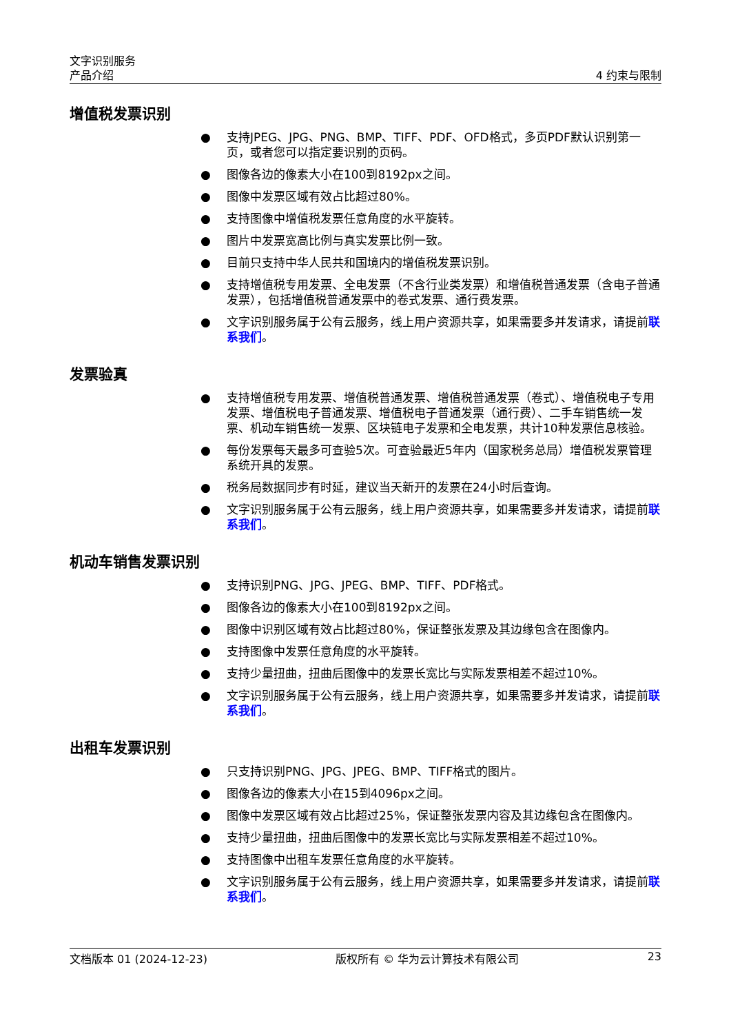文字识别服务
产品介绍 4 约束与限制
增值税发票识别
● 支持JPEG、JPG、PNG、BMP、TIFF、PDF、OFD格式，多页PDF默认识别第一页，或者您可以指定要识别的页码。
● 图像各边的像素大小在100到8192px之间。
● 图像中发票区域有效占比超过80%。
● 支持图像中增值税发票任意角度的水平旋转。
● 图片中发票宽高比例与真实发票比例一致。
● 目前只支持中华人民共和国境内的增值税发票识别。
● 支持增值税专用发票、全电发票（不含行业类发票）和增值税普通发票（含电子普通发票），包括增值税普通发票中的卷式发票、通行费发票。
● 文字识别服务属于公有云服务，线上用户资源共享，如果需要多并发请求，请提前联系我们。
发票验真
● 支持增值税专用发票、增值税普通发票、增值税普通发票（卷式）、增值税电子专用发票、增值税电子普通发票、增值税电子普通发票（通行费）、二手车销售统一发票、机动车销售统一发票、区块链电子发票和全电发票，共计10种发票信息核验。
● 每份发票每天最多可查验5次。可查验最近5年内（国家税务总局）增值税发票管理系统开具的发票。
● 税务局数据同步有时延，建议当天新开的发票在24小时后查询。
● 文字识别服务属于公有云服务，线上用户资源共享，如果需要多并发请求，请提前联系我们。
机动车销售发票识别
● 支持识别PNG、JPG、JPEG、BMP、TIFF、PDF格式。
● 图像各边的像素大小在100到8192px之间。
● 图像中识别区域有效占比超过80%，保证整张发票及其边缘包含在图像内。
● 支持图像中发票任意角度的水平旋转。
● 支持少量扭曲，扭曲后图像中的发票长宽比与实际发票相差不超过10%。
● 文字识别服务属于公有云服务，线上用户资源共享，如果需要多并发请求，请提前联系我们。
出租车发票识别
● 只支持识别PNG、JPG、JPEG、BMP、TIFF格式的图片。
● 图像各边的像素大小在15到4096px之间。
● 图像中发票区域有效占比超过25%，保证整张发票内容及其边缘包含在图像内。
● 支持少量扭曲，扭曲后图像中的发票长宽比与实际发票相差不超过10%。
● 支持图像中出租车发票任意角度的水平旋转。
● 文字识别服务属于公有云服务，线上用户资源共享，如果需要多并发请求，请提前联系我们。
文档版本 01 (2024-12-23) 版权所有 © 华为云计算技术有限公司 23